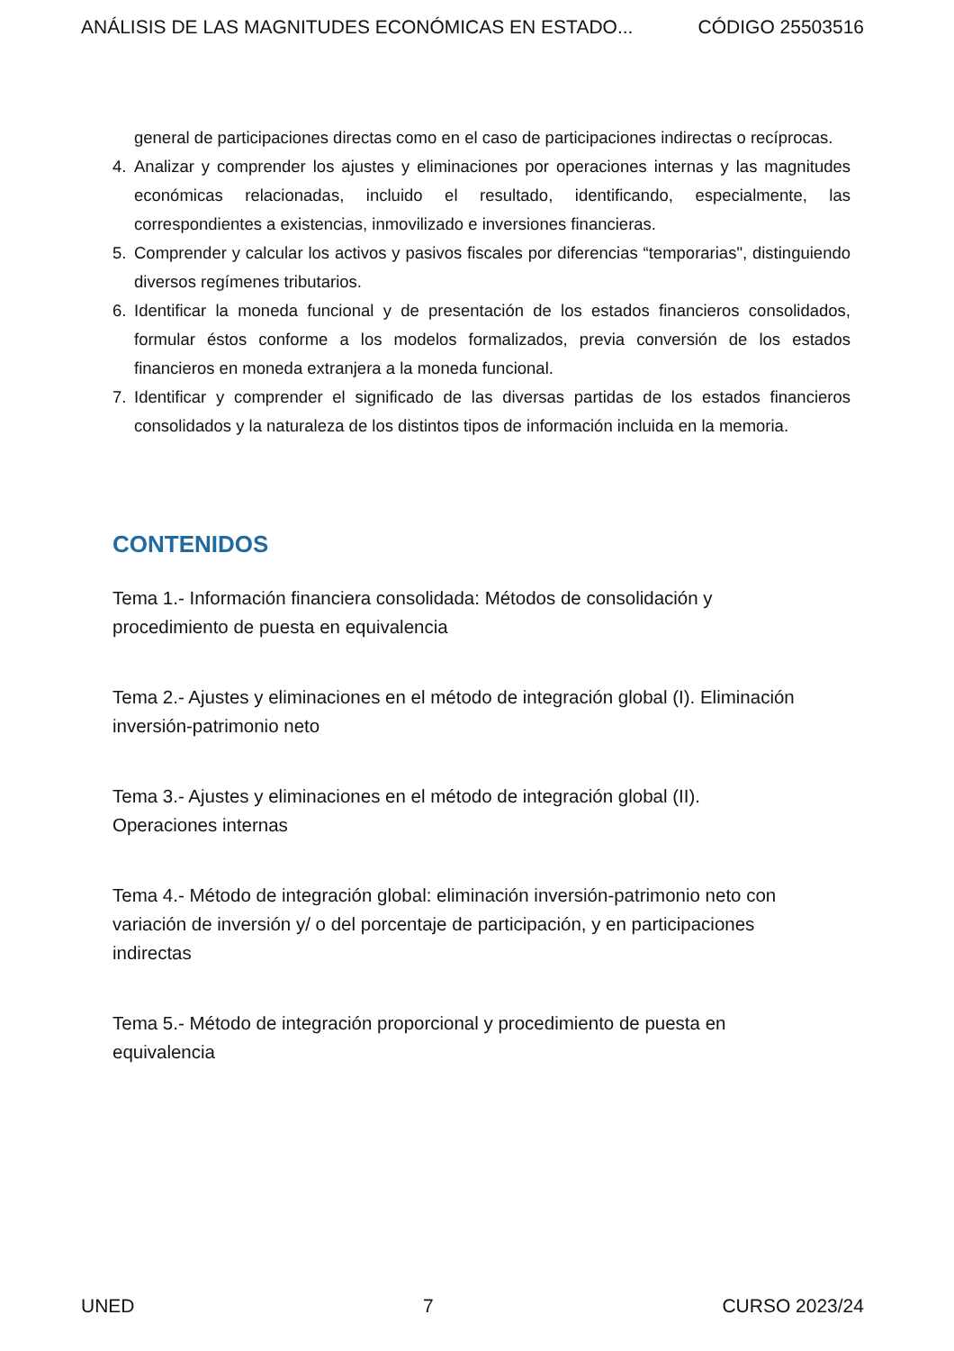ANÁLISIS DE LAS MAGNITUDES ECONÓMICAS EN ESTADO... CÓDIGO 25503516
general de participaciones directas como en el caso de participaciones indirectas o recíprocas.
4. Analizar y comprender los ajustes y eliminaciones por operaciones internas y las magnitudes económicas relacionadas, incluido el resultado, identificando, especialmente, las correspondientes a existencias, inmovilizado e inversiones financieras.
5. Comprender y calcular los activos y pasivos fiscales por diferencias “temporarias", distinguiendo diversos regímenes tributarios.
6. Identificar la moneda funcional y de presentación de los estados financieros consolidados, formular éstos conforme a los modelos formalizados, previa conversión de los estados financieros en moneda extranjera a la moneda funcional.
7. Identificar y comprender el significado de las diversas partidas de los estados financieros consolidados y la naturaleza de los distintos tipos de información incluida en la memoria.
CONTENIDOS
Tema 1.- Información financiera consolidada: Métodos de consolidación y
procedimiento de puesta en equivalencia
Tema 2.- Ajustes y eliminaciones en el método de integración global (I). Eliminación
inversión-patrimonio neto
Tema 3.- Ajustes y eliminaciones en el método de integración global (II).
Operaciones internas
Tema 4.- Método de integración global: eliminación inversión-patrimonio neto con
variación de inversión y/ o del porcentaje de participación, y en participaciones
indirectas
Tema 5.- Método de integración proporcional y procedimiento de puesta en
equivalencia
UNED 7 CURSO 2023/24